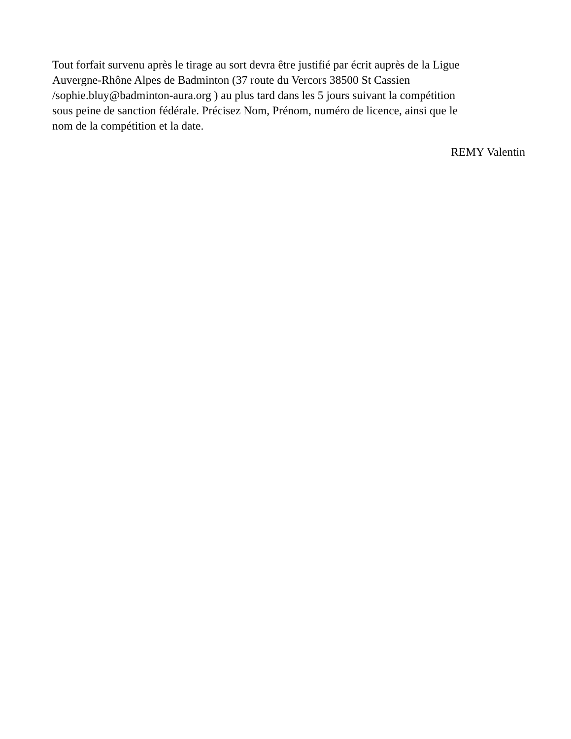Tout forfait survenu après le tirage au sort devra être justifié par écrit auprès de la Ligue
Auvergne-Rhône Alpes de Badminton (37 route du Vercors 38500 St Cassien
/sophie.bluy@badminton-aura.org ) au plus tard dans les 5 jours suivant la compétition
sous peine de sanction fédérale. Précisez Nom, Prénom, numéro de licence, ainsi que le
nom de la compétition et la date.
REMY Valentin